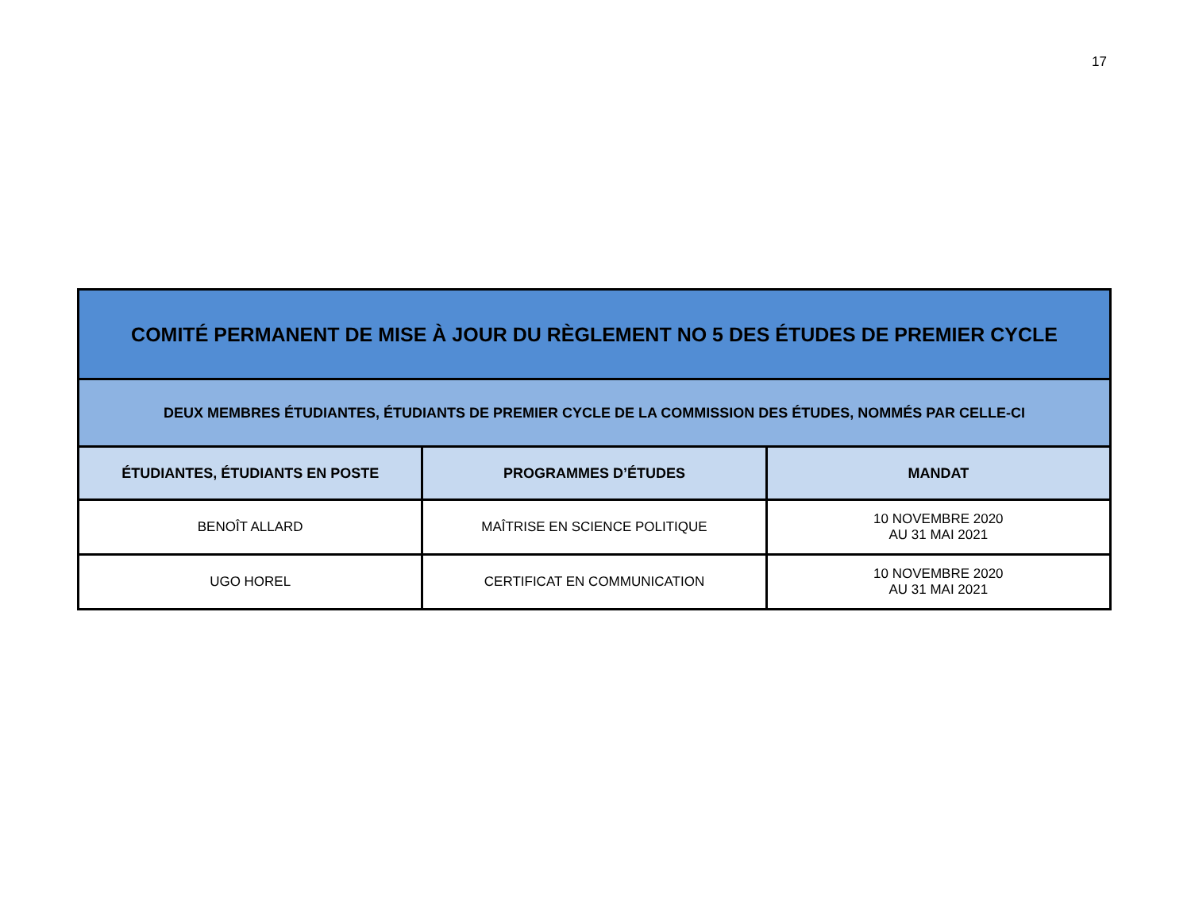17
| COMITÉ PERMANENT DE MISE À JOUR DU RÈGLEMENT NO 5 DES ÉTUDES DE PREMIER CYCLE | | |
| DEUX MEMBRES ÉTUDIANTES, ÉTUDIANTS DE PREMIER CYCLE DE LA COMMISSION DES ÉTUDES, NOMMÉS PAR CELLE-CI | | |
| ÉTUDIANTES, ÉTUDIANTS EN POSTE | PROGRAMMES D’ÉTUDES | MANDAT |
| BENOÎT ALLARD | MAÎTRISE EN SCIENCE POLITIQUE | 10 NOVEMBRE 2020 AU 31 MAI 2021 |
| UGO HOREL | CERTIFICAT EN COMMUNICATION | 10 NOVEMBRE 2020 AU 31 MAI 2021 |